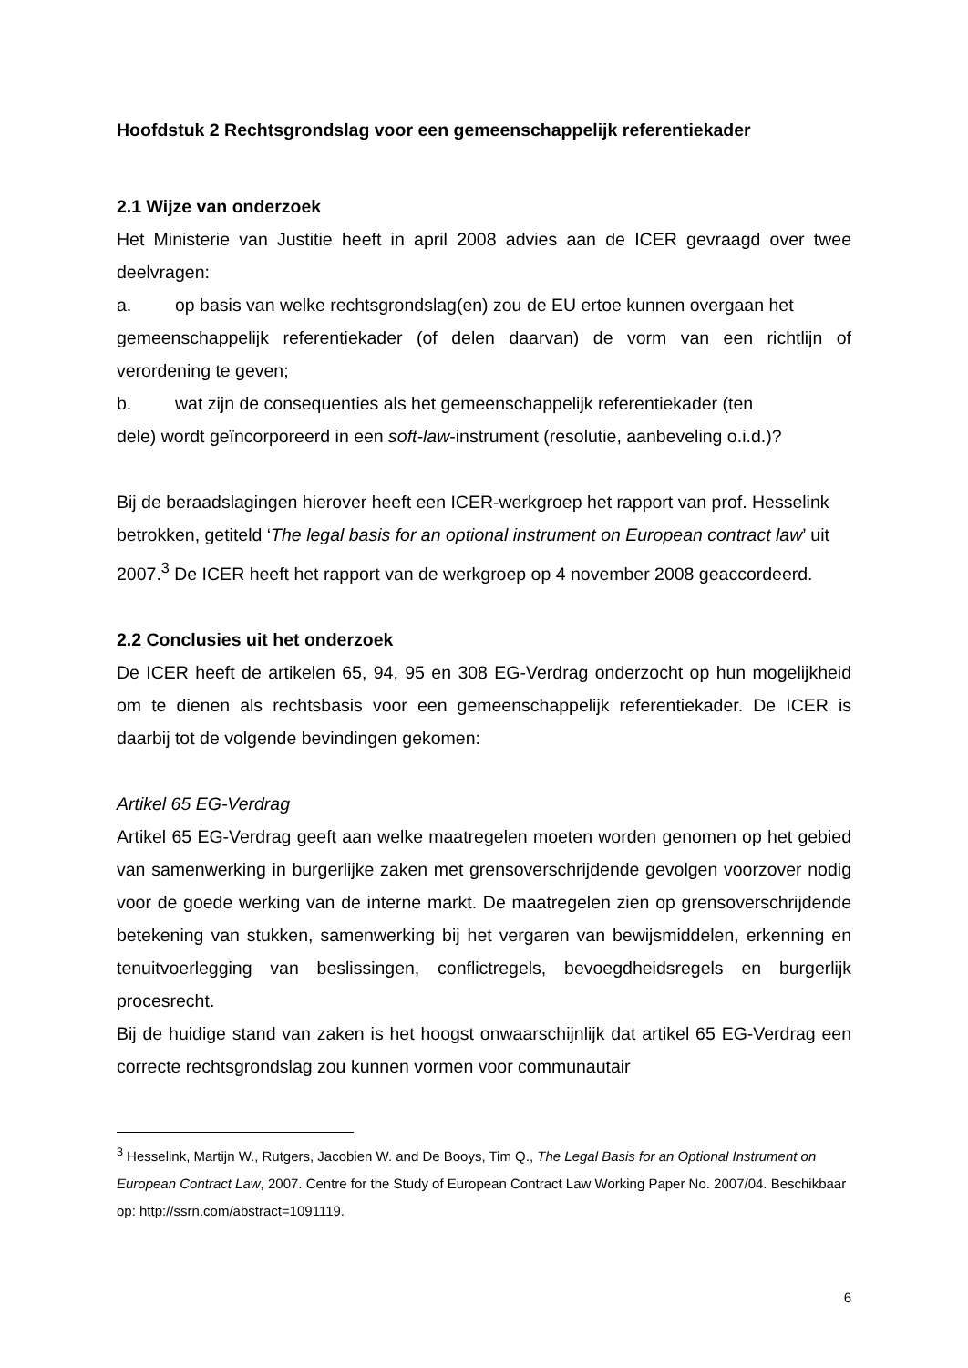Hoofdstuk 2 Rechtsgrondslag voor een gemeenschappelijk referentiekader
2.1 Wijze van onderzoek
Het Ministerie van Justitie heeft in april 2008 advies aan de ICER gevraagd over twee deelvragen:
a. op basis van welke rechtsgrondslag(en) zou de EU ertoe kunnen overgaan het
gemeenschappelijk referentiekader (of delen daarvan) de vorm van een richtlijn of verordening te geven;
b. wat zijn de consequenties als het gemeenschappelijk referentiekader (ten
dele) wordt geïncorporeerd in een soft-law-instrument (resolutie, aanbeveling o.i.d.)?
Bij de beraadslagingen hierover heeft een ICER-werkgroep het rapport van prof. Hesselink betrokken, getiteld ‘The legal basis for an optional instrument on European contract law’ uit 2007.<sup>3</sup> De ICER heeft het rapport van de werkgroep op 4 november 2008 geaccordeerd.
2.2 Conclusies uit het onderzoek
De ICER heeft de artikelen 65, 94, 95 en 308 EG-Verdrag onderzocht op hun mogelijkheid om te dienen als rechtsbasis voor een gemeenschappelijk referentiekader. De ICER is daarbij tot de volgende bevindingen gekomen:
Artikel 65 EG-Verdrag
Artikel 65 EG-Verdrag geeft aan welke maatregelen moeten worden genomen op het gebied van samenwerking in burgerlijke zaken met grensoverschrijdende gevolgen voorzover nodig voor de goede werking van de interne markt. De maatregelen zien op grensoverschrijdende betekening van stukken, samenwerking bij het vergaren van bewijsmiddelen, erkenning en tenuitvoerlegging van beslissingen, conflictregels, bevoegdheidsregels en burgerlijk procesrecht.
Bij de huidige stand van zaken is het hoogst onwaarschijnlijk dat artikel 65 EG-Verdrag een correcte rechtsgrondslag zou kunnen vormen voor communautair
<sup>3</sup> Hesselink, Martijn W., Rutgers, Jacobien W. and De Booys, Tim Q., The Legal Basis for an Optional Instrument on European Contract Law, 2007. Centre for the Study of European Contract Law Working Paper No. 2007/04. Beschikbaar op: http://ssrn.com/abstract=1091119.
6